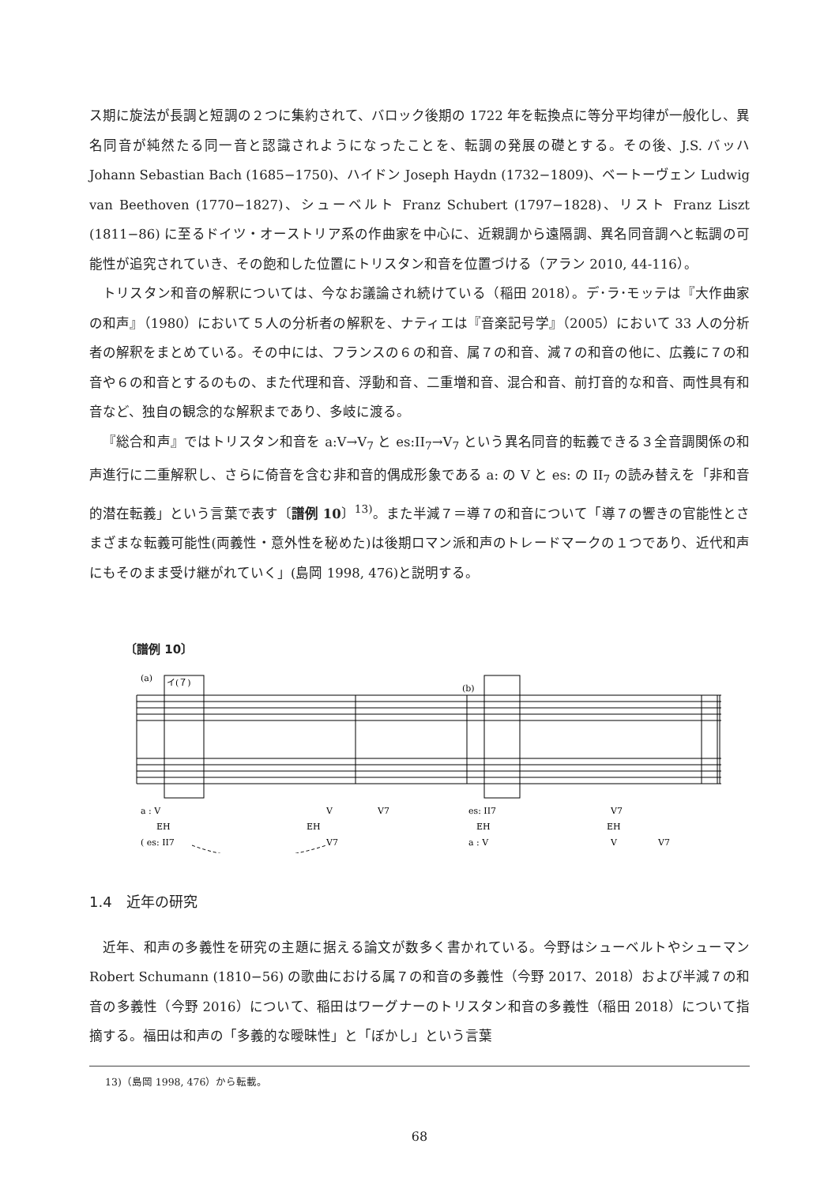ス期に旋法が長調と短調の２つに集約されて、バロック後期の 1722 年を転換点に等分平均律が一般化し、異名同音が純然たる同一音と認識されようになったことを、転調の発展の礎とする。その後、J.S. バッハ Johann Sebastian Bach (1685−1750)、ハイドン Joseph Haydn (1732−1809)、ベートーヴェン Ludwig van Beethoven (1770−1827)、シューベルト Franz Schubert (1797−1828)、リスト Franz Liszt (1811−86) に至るドイツ・オーストリア系の作曲家を中心に、近親調から遠隔調、異名同音調へと転調の可能性が追究されていき、その飽和した位置にトリスタン和音を位置づける（アラン 2010, 44-116）。
トリスタン和音の解釈については、今なお議論され続けている（稲田 2018）。デ･ラ･モッテは『大作曲家の和声』（1980）において５人の分析者の解釈を、ナティエは『音楽記号学』（2005）において 33 人の分析者の解釈をまとめている。その中には、フランスの６の和音、属７の和音、減７の和音の他に、広義に７の和音や６の和音とするのもの、また代理和音、浮動和音、二重増和音、混合和音、前打音的な和音、両性具有和音など、独自の観念的な解釈まであり、多岐に渡る。
『総合和声』ではトリスタン和音を a:V→V<sub>7</sub> と es:II<sub>7</sub>→V<sub>7</sub> という異名同音的転義できる３全音調関係の和声進行に二重解釈し、さらに倚音を含む非和音的偶成形象である a: の V と es: の II<sub>7</sub> の読み替えを「非和音的潜在転義」という言葉で表す〔譜例 10〕<sup>13)</sup>。また半減７＝導７の和音について「導７の響きの官能性とさまざまな転義可能性(両義性・意外性を秘めた)は後期ロマン派和声のトレードマークの１つであり、近代和声にもそのまま受け継がれていく」(島岡 1998, 476)と説明する。
〔譜例 10〕
(a)
イ(７)
(b)
a : V
V
V7
EH
EH
( es: II7
V7
es: II7
V7
EH
EH
a : V
V
V7
1.4　近年の研究
近年、和声の多義性を研究の主題に据える論文が数多く書かれている。今野はシューベルトやシューマン Robert Schumann (1810−56) の歌曲における属７の和音の多義性（今野 2017、2018）および半減７の和音の多義性（今野 2016）について、稲田はワーグナーのトリスタン和音の多義性（稲田 2018）について指摘する。福田は和声の「多義的な曖昧性」と「ぼかし」という言葉
13)（島岡 1998, 476）から転載。
68